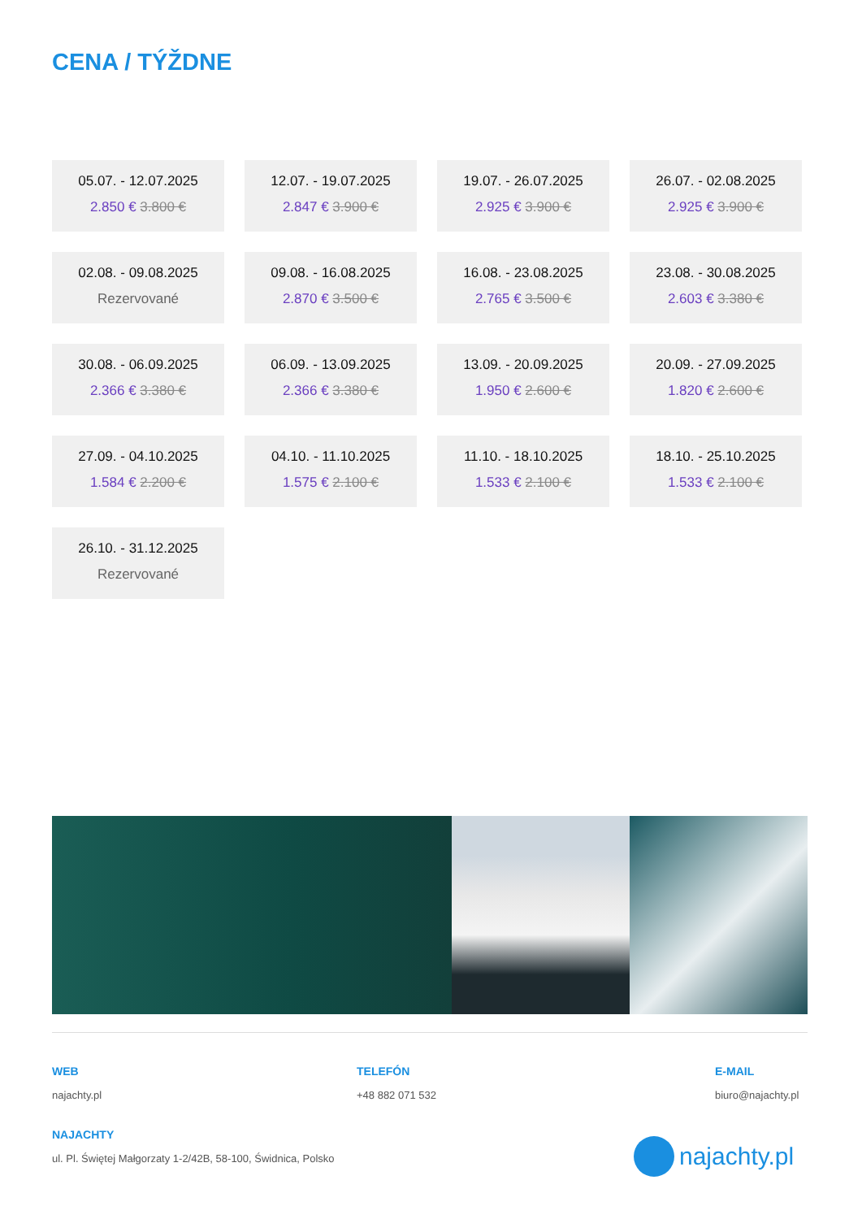CENA / TÝŽDNE
05.07. - 12.07.2025
2.850 € 3.800 €
12.07. - 19.07.2025
2.847 € 3.900 €
19.07. - 26.07.2025
2.925 € 3.900 €
26.07. - 02.08.2025
2.925 € 3.900 €
02.08. - 09.08.2025
Rezervované
09.08. - 16.08.2025
2.870 € 3.500 €
16.08. - 23.08.2025
2.765 € 3.500 €
23.08. - 30.08.2025
2.603 € 3.380 €
30.08. - 06.09.2025
2.366 € 3.380 €
06.09. - 13.09.2025
2.366 € 3.380 €
13.09. - 20.09.2025
1.950 € 2.600 €
20.09. - 27.09.2025
1.820 € 2.600 €
27.09. - 04.10.2025
1.584 € 2.200 €
04.10. - 11.10.2025
1.575 € 2.100 €
11.10. - 18.10.2025
1.533 € 2.100 €
18.10. - 25.10.2025
1.533 € 2.100 €
26.10. - 31.12.2025
Rezervované
WEB
najachty.pl
TELEFÓN
+48 882 071 532
E-MAIL
biuro@najachty.pl
NAJACHTY
ul. Pl. Świętej Małgorzaty 1-2/42B, 58-100, Świdnica, Polsko
najachty.pl